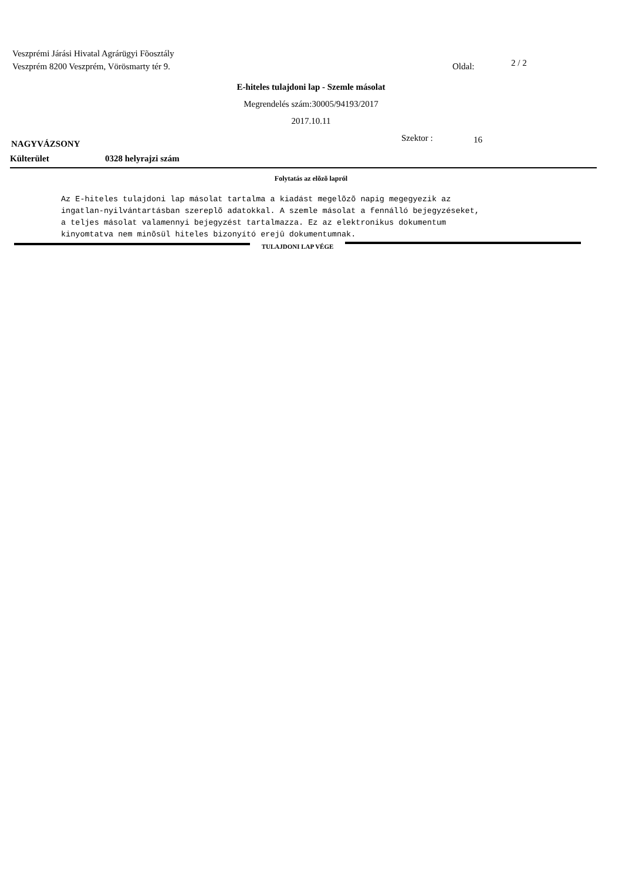Veszprémi Járási Hivatal Agrárügyi Fõosztály
Veszprém 8200 Veszprém, Vörösmarty tér 9. Oldal: 2 / 2
E-hiteles tulajdoni lap - Szemle másolat
Megrendelés szám:30005/94193/2017
2017.10.11
NAGYVÁZSONY Szektor : 16
Külterület 0328 helyrajzi szám
Folytatás az elõzõ lapról
Az E-hiteles tulajdoni lap másolat tartalma a kiadást megelõzõ napig megegyezik az ingatlan-nyilvántartásban szereplõ adatokkal. A szemle másolat a fennálló bejegyzéseket, a teljes másolat valamennyi bejegyzést tartalmazza. Ez az elektronikus dokumentum kinyomtatva nem minõsül hiteles bizonyító erejû dokumentumnak.
TULAJDONI LAP VÉGE